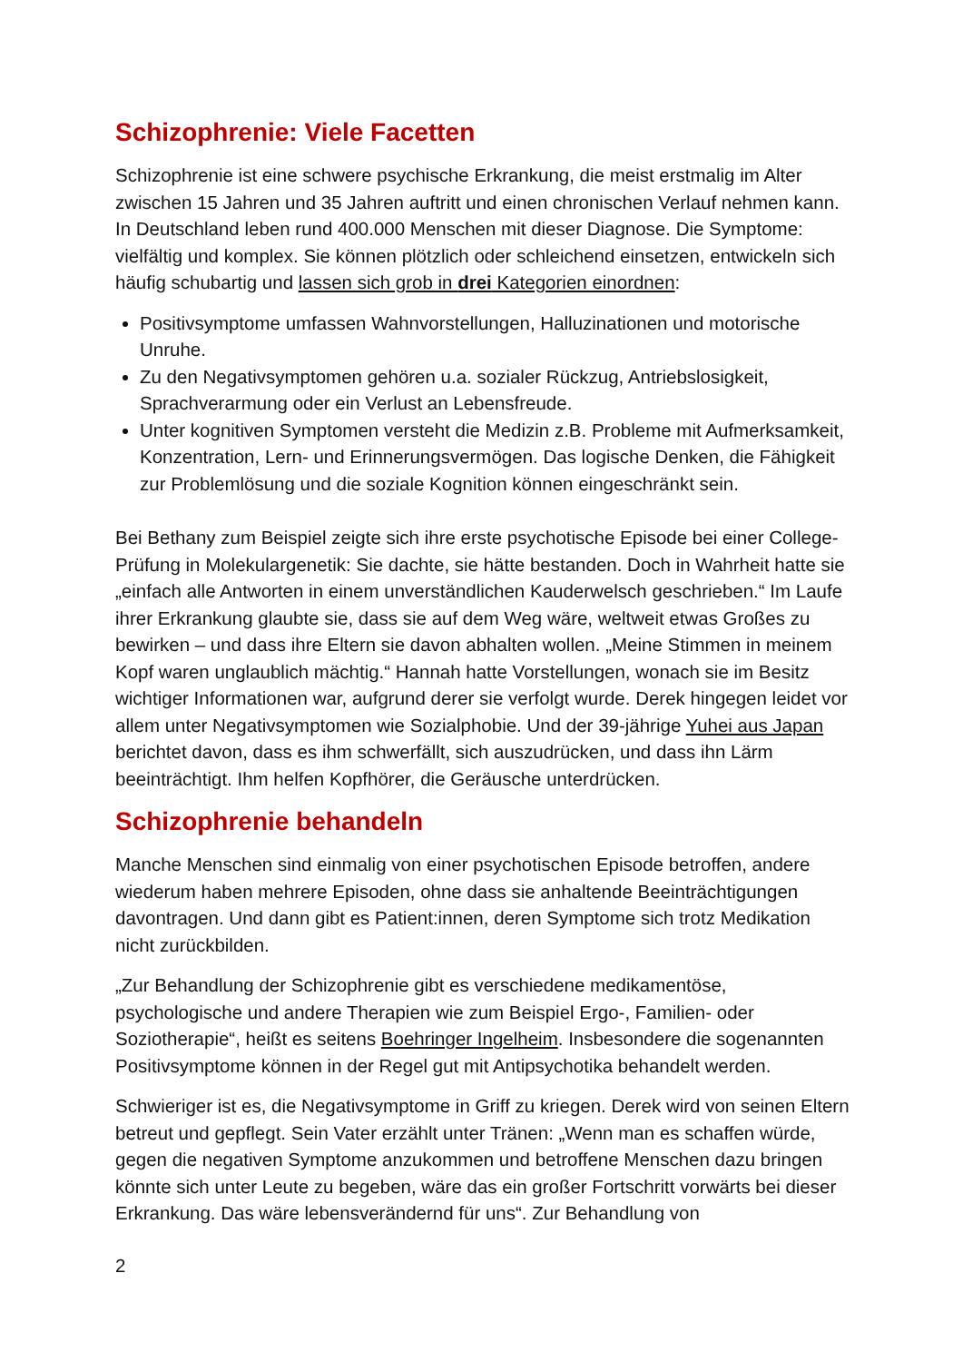Schizophrenie: Viele Facetten
Schizophrenie ist eine schwere psychische Erkrankung, die meist erstmalig im Alter zwischen 15 Jahren und 35 Jahren auftritt und einen chronischen Verlauf nehmen kann. In Deutschland leben rund 400.000 Menschen mit dieser Diagnose. Die Symptome: vielfältig und komplex. Sie können plötzlich oder schleichend einsetzen, entwickeln sich häufig schubartig und lassen sich grob in drei Kategorien einordnen:
Positivsymptome umfassen Wahnvorstellungen, Halluzinationen und motorische Unruhe.
Zu den Negativsymptomen gehören u.a. sozialer Rückzug, Antriebslosigkeit, Sprachverarmung oder ein Verlust an Lebensfreude.
Unter kognitiven Symptomen versteht die Medizin z.B. Probleme mit Aufmerksamkeit, Konzentration, Lern- und Erinnerungsvermögen. Das logische Denken, die Fähigkeit zur Problemlösung und die soziale Kognition können eingeschränkt sein.
Bei Bethany zum Beispiel zeigte sich ihre erste psychotische Episode bei einer College-Prüfung in Molekulargenetik: Sie dachte, sie hätte bestanden. Doch in Wahrheit hatte sie „einfach alle Antworten in einem unverständlichen Kauderwelsch geschrieben.“ Im Laufe ihrer Erkrankung glaubte sie, dass sie auf dem Weg wäre, weltweit etwas Großes zu bewirken – und dass ihre Eltern sie davon abhalten wollen. „Meine Stimmen in meinem Kopf waren unglaublich mächtig.“ Hannah hatte Vorstellungen, wonach sie im Besitz wichtiger Informationen war, aufgrund derer sie verfolgt wurde. Derek hingegen leidet vor allem unter Negativsymptomen wie Sozialphobie. Und der 39-jährige Yuhei aus Japan berichtet davon, dass es ihm schwerfällt, sich auszudrücken, und dass ihn Lärm beeinträchtigt. Ihm helfen Kopfhörer, die Geräusche unterdrücken.
Schizophrenie behandeln
Manche Menschen sind einmalig von einer psychotischen Episode betroffen, andere wiederum haben mehrere Episoden, ohne dass sie anhaltende Beeinträchtigungen davontragen. Und dann gibt es Patient:innen, deren Symptome sich trotz Medikation nicht zurückbilden.
„Zur Behandlung der Schizophrenie gibt es verschiedene medikamentöse, psychologische und andere Therapien wie zum Beispiel Ergo-, Familien- oder Soziotherapie“, heißt es seitens Boehringer Ingelheim. Insbesondere die sogenannten Positivsymptome können in der Regel gut mit Antipsychotika behandelt werden.
Schwieriger ist es, die Negativsymptome in Griff zu kriegen. Derek wird von seinen Eltern betreut und gepflegt. Sein Vater erzählt unter Tränen: „Wenn man es schaffen würde, gegen die negativen Symptome anzukommen und betroffene Menschen dazu bringen könnte sich unter Leute zu begeben, wäre das ein großer Fortschritt vorwärts bei dieser Erkrankung. Das wäre lebensverändernd für uns“. Zur Behandlung von
2